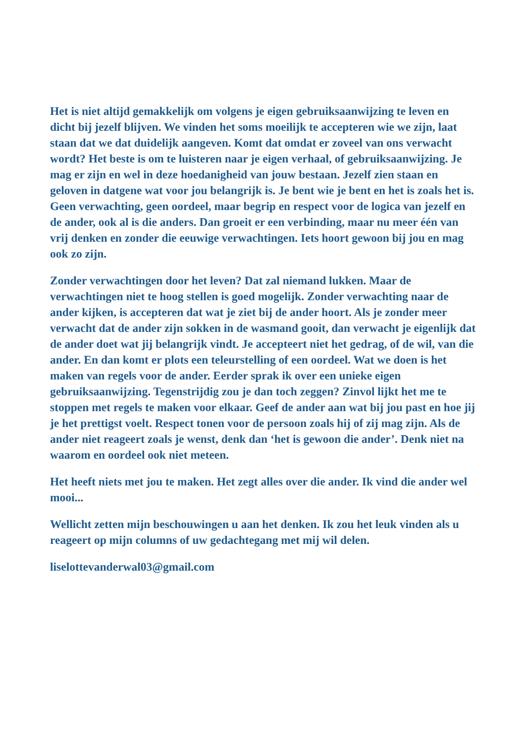Het is niet altijd gemakkelijk om volgens je eigen gebruiksaanwijzing te leven en dicht bij jezelf blijven. We vinden het soms moeilijk te accepteren wie we zijn, laat staan dat we dat duidelijk aangeven. Komt dat omdat er zoveel van ons verwacht wordt? Het beste is om te luisteren naar je eigen verhaal, of gebruiksaanwijzing. Je mag er zijn en wel in deze hoedanigheid van jouw bestaan. Jezelf zien staan en geloven in datgene wat voor jou belangrijk is. Je bent wie je bent en het is zoals het is. Geen verwachting, geen oordeel, maar begrip en respect voor de logica van jezelf en de ander, ook al is die anders. Dan groeit er een verbinding, maar nu meer één van vrij denken en zonder die eeuwige verwachtingen. Iets hoort gewoon bij jou en mag ook zo zijn.
Zonder verwachtingen door het leven? Dat zal niemand lukken. Maar de verwachtingen niet te hoog stellen is goed mogelijk. Zonder verwachting naar de ander kijken, is accepteren dat wat je ziet bij de ander hoort. Als je zonder meer verwacht dat de ander zijn sokken in de wasmand gooit, dan verwacht je eigenlijk dat de ander doet wat jij belangrijk vindt. Je accepteert niet het gedrag, of de wil, van die ander. En dan komt er plots een teleurstelling of een oordeel. Wat we doen is het maken van regels voor de ander. Eerder sprak ik over een unieke eigen gebruiksaanwijzing. Tegenstrijdig zou je dan toch zeggen? Zinvol lijkt het me te stoppen met regels te maken voor elkaar. Geef de ander aan wat bij jou past en hoe jij je het prettigst voelt. Respect tonen voor de persoon zoals hij of zij mag zijn. Als de ander niet reageert zoals je wenst, denk dan ‘het is gewoon die ander’. Denk niet na waarom en oordeel ook niet meteen.
Het heeft niets met jou te maken. Het zegt alles over die ander. Ik vind die ander wel mooi...
Wellicht zetten mijn beschouwingen u aan het denken. Ik zou het leuk vinden als u reageert op mijn columns of uw gedachtegang met mij wil delen.
liselottevanderwal03@gmail.com